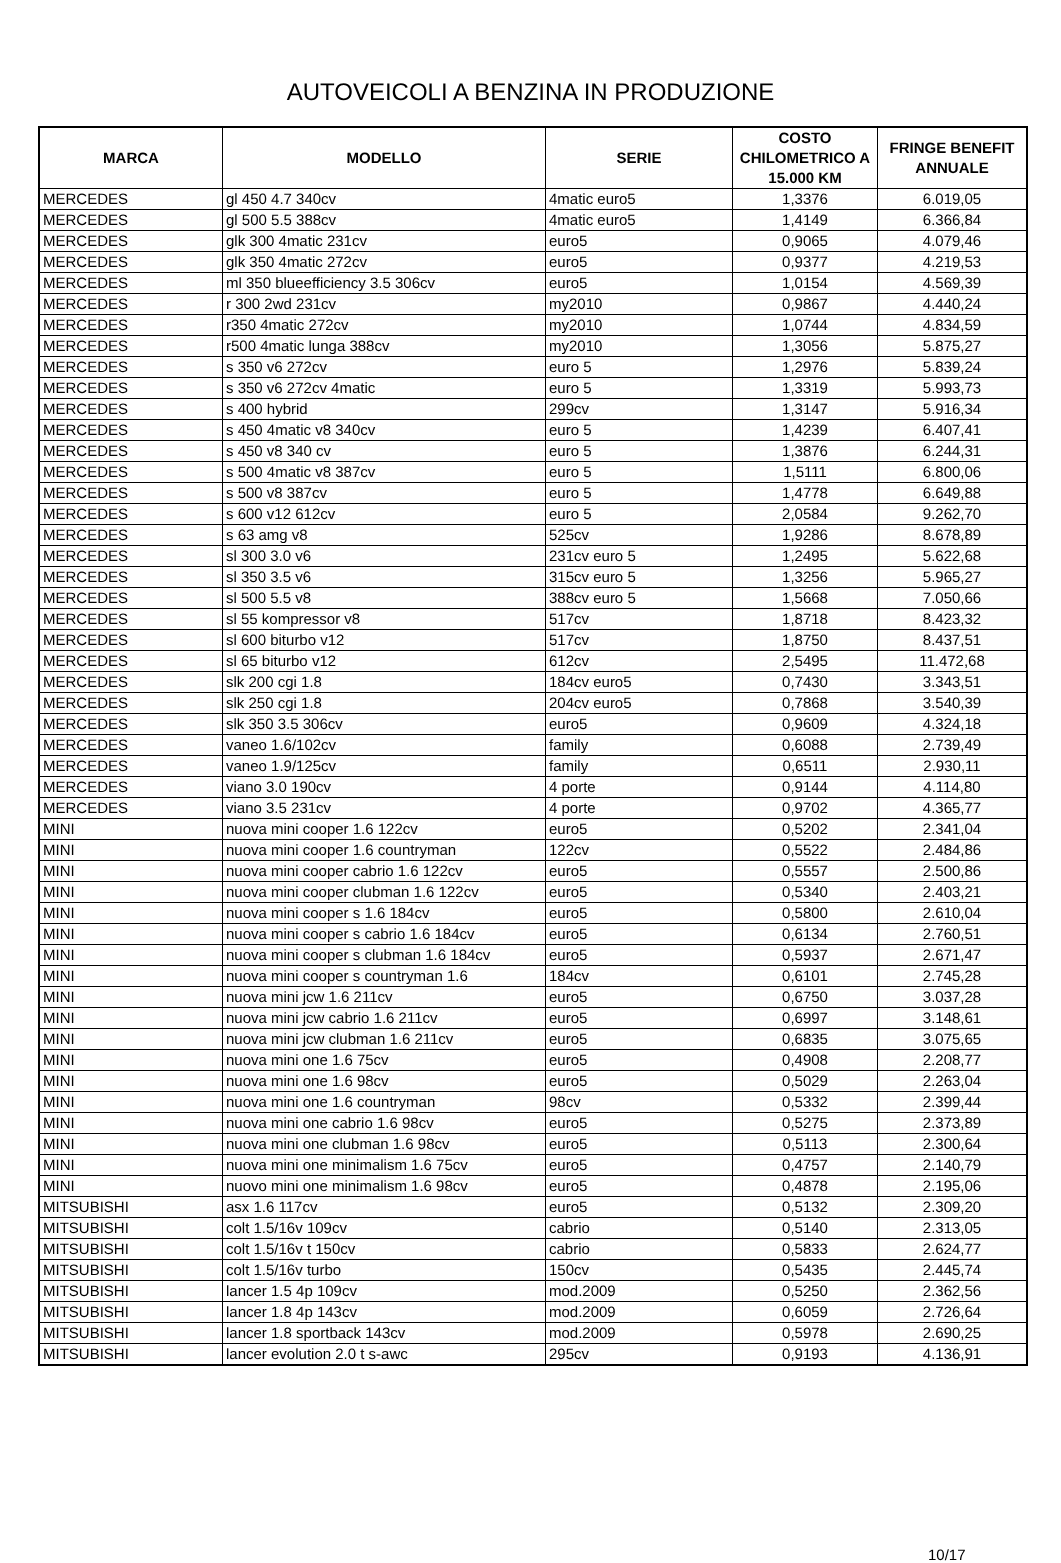AUTOVEICOLI A BENZINA IN PRODUZIONE
| MARCA | MODELLO | SERIE | COSTO CHILOMETRICO A 15.000 KM | FRINGE BENEFIT ANNUALE |
| --- | --- | --- | --- | --- |
| MERCEDES | gl 450 4.7 340cv | 4matic euro5 | 1,3376 | 6.019,05 |
| MERCEDES | gl 500 5.5 388cv | 4matic euro5 | 1,4149 | 6.366,84 |
| MERCEDES | glk 300 4matic 231cv | euro5 | 0,9065 | 4.079,46 |
| MERCEDES | glk 350 4matic 272cv | euro5 | 0,9377 | 4.219,53 |
| MERCEDES | ml 350 blueefficiency 3.5 306cv | euro5 | 1,0154 | 4.569,39 |
| MERCEDES | r 300 2wd 231cv | my2010 | 0,9867 | 4.440,24 |
| MERCEDES | r350 4matic 272cv | my2010 | 1,0744 | 4.834,59 |
| MERCEDES | r500 4matic lunga 388cv | my2010 | 1,3056 | 5.875,27 |
| MERCEDES | s 350 v6 272cv | euro 5 | 1,2976 | 5.839,24 |
| MERCEDES | s 350 v6 272cv 4matic | euro 5 | 1,3319 | 5.993,73 |
| MERCEDES | s 400 hybrid | 299cv | 1,3147 | 5.916,34 |
| MERCEDES | s 450 4matic v8 340cv | euro 5 | 1,4239 | 6.407,41 |
| MERCEDES | s 450 v8 340 cv | euro 5 | 1,3876 | 6.244,31 |
| MERCEDES | s 500 4matic v8 387cv | euro 5 | 1,5111 | 6.800,06 |
| MERCEDES | s 500 v8 387cv | euro 5 | 1,4778 | 6.649,88 |
| MERCEDES | s 600 v12 612cv | euro 5 | 2,0584 | 9.262,70 |
| MERCEDES | s 63 amg v8 | 525cv | 1,9286 | 8.678,89 |
| MERCEDES | sl 300 3.0 v6 | 231cv euro 5 | 1,2495 | 5.622,68 |
| MERCEDES | sl 350 3.5 v6 | 315cv euro 5 | 1,3256 | 5.965,27 |
| MERCEDES | sl 500 5.5 v8 | 388cv euro 5 | 1,5668 | 7.050,66 |
| MERCEDES | sl 55 kompressor v8 | 517cv | 1,8718 | 8.423,32 |
| MERCEDES | sl 600 biturbo v12 | 517cv | 1,8750 | 8.437,51 |
| MERCEDES | sl 65 biturbo v12 | 612cv | 2,5495 | 11.472,68 |
| MERCEDES | slk 200 cgi 1.8 | 184cv euro5 | 0,7430 | 3.343,51 |
| MERCEDES | slk 250 cgi 1.8 | 204cv euro5 | 0,7868 | 3.540,39 |
| MERCEDES | slk 350 3.5 306cv | euro5 | 0,9609 | 4.324,18 |
| MERCEDES | vaneo 1.6/102cv | family | 0,6088 | 2.739,49 |
| MERCEDES | vaneo 1.9/125cv | family | 0,6511 | 2.930,11 |
| MERCEDES | viano 3.0 190cv | 4 porte | 0,9144 | 4.114,80 |
| MERCEDES | viano 3.5 231cv | 4 porte | 0,9702 | 4.365,77 |
| MINI | nuova mini cooper 1.6 122cv | euro5 | 0,5202 | 2.341,04 |
| MINI | nuova mini cooper 1.6 countryman | 122cv | 0,5522 | 2.484,86 |
| MINI | nuova mini cooper cabrio 1.6 122cv | euro5 | 0,5557 | 2.500,86 |
| MINI | nuova mini cooper clubman 1.6 122cv | euro5 | 0,5340 | 2.403,21 |
| MINI | nuova mini cooper s 1.6 184cv | euro5 | 0,5800 | 2.610,04 |
| MINI | nuova mini cooper s cabrio 1.6 184cv | euro5 | 0,6134 | 2.760,51 |
| MINI | nuova mini cooper s clubman 1.6 184cv | euro5 | 0,5937 | 2.671,47 |
| MINI | nuova mini cooper s countryman 1.6 | 184cv | 0,6101 | 2.745,28 |
| MINI | nuova mini jcw 1.6 211cv | euro5 | 0,6750 | 3.037,28 |
| MINI | nuova mini jcw cabrio 1.6 211cv | euro5 | 0,6997 | 3.148,61 |
| MINI | nuova mini jcw clubman 1.6 211cv | euro5 | 0,6835 | 3.075,65 |
| MINI | nuova mini one 1.6 75cv | euro5 | 0,4908 | 2.208,77 |
| MINI | nuova mini one 1.6 98cv | euro5 | 0,5029 | 2.263,04 |
| MINI | nuova mini one 1.6 countryman | 98cv | 0,5332 | 2.399,44 |
| MINI | nuova mini one cabrio 1.6 98cv | euro5 | 0,5275 | 2.373,89 |
| MINI | nuova mini one clubman 1.6 98cv | euro5 | 0,5113 | 2.300,64 |
| MINI | nuova mini one minimalism 1.6 75cv | euro5 | 0,4757 | 2.140,79 |
| MINI | nuovo mini one minimalism 1.6 98cv | euro5 | 0,4878 | 2.195,06 |
| MITSUBISHI | asx 1.6 117cv | euro5 | 0,5132 | 2.309,20 |
| MITSUBISHI | colt 1.5/16v 109cv | cabrio | 0,5140 | 2.313,05 |
| MITSUBISHI | colt 1.5/16v t 150cv | cabrio | 0,5833 | 2.624,77 |
| MITSUBISHI | colt 1.5/16v turbo | 150cv | 0,5435 | 2.445,74 |
| MITSUBISHI | lancer 1.5 4p 109cv | mod.2009 | 0,5250 | 2.362,56 |
| MITSUBISHI | lancer 1.8 4p 143cv | mod.2009 | 0,6059 | 2.726,64 |
| MITSUBISHI | lancer 1.8 sportback 143cv | mod.2009 | 0,5978 | 2.690,25 |
| MITSUBISHI | lancer evolution 2.0 t s-awc | 295cv | 0,9193 | 4.136,91 |
10/17